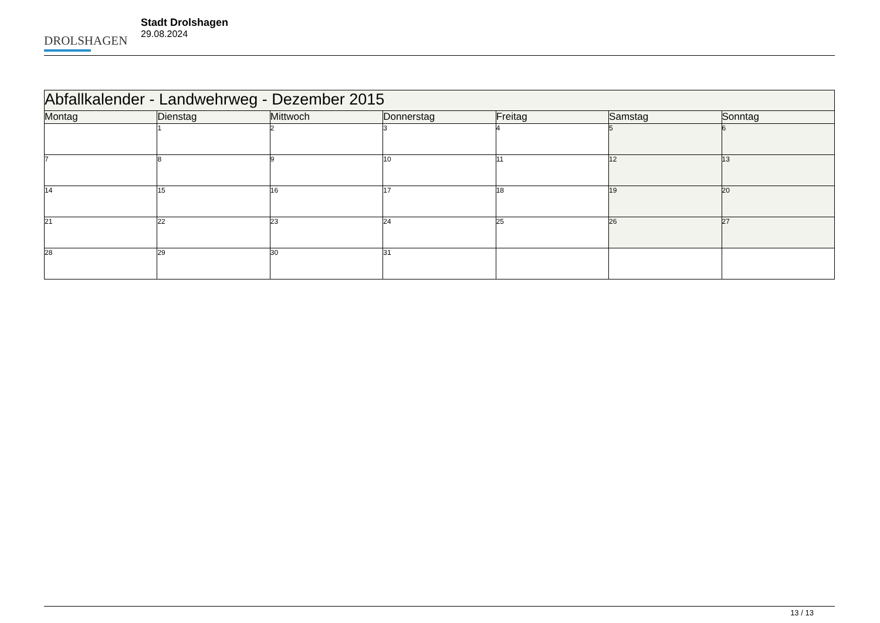DROLSHAGEN
Stadt Drolshagen
29.08.2024
| Abfallkalender - Landwehrweg - Dezember 2015 | | | | | | |
| --- | --- | --- | --- | --- | --- | --- |
| Montag | Dienstag | Mittwoch | Donnerstag | Freitag | Samstag | Sonntag |
| | 1 | 2 | 3 | 4 | 5 | 6 |
| 7 | 8 | 9 | 10 | 11 | 12 | 13 |
| 14 | 15 | 16 | 17 | 18 | 19 | 20 |
| 21 | 22 | 23 | 24 | 25 | 26 | 27 |
| 28 | 29 | 30 | 31 | | | |
13 / 13